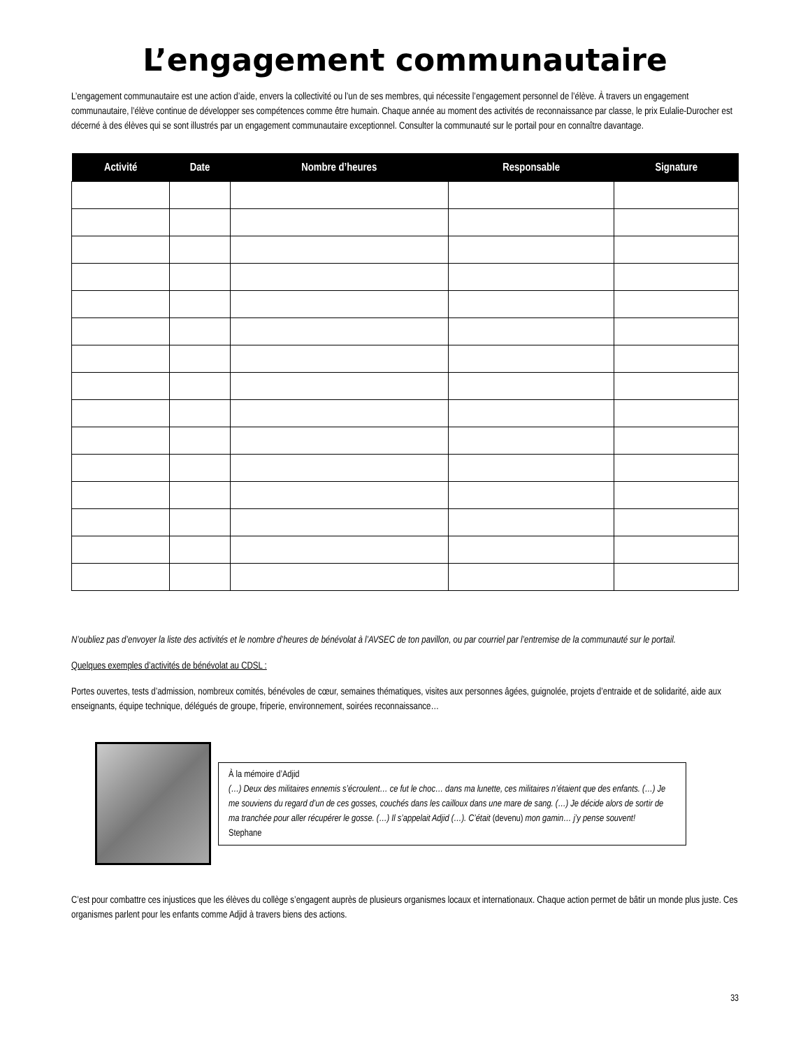L’engagement communautaire
L’engagement communautaire est une action d’aide, envers la collectivité ou l’un de ses membres, qui nécessite l’engagement personnel de l’élève. À travers un engagement communautaire, l’élève continue de développer ses compétences comme être humain. Chaque année au moment des activités de reconnaissance par classe, le prix Eulalie-Durocher est décerné à des élèves qui se sont illustrés par un engagement communautaire exceptionnel. Consulter la communauté sur le portail pour en connaître davantage.
| Activité | Date | Nombre d’heures | Responsable | Signature |
| --- | --- | --- | --- | --- |
N’oubliez pas d’envoyer la liste des activités et le nombre d’heures de bénévolat à l’AVSEC de ton pavillon, ou par courriel par l’entremise de la communauté sur le portail.
Quelques exemples d’activités de bénévolat au CDSL :
Portes ouvertes, tests d’admission, nombreux comités, bénévoles de cœur, semaines thématiques, visites aux personnes âgées, guignolée, projets d’entraide et de solidarité, aide aux enseignants, équipe technique, délégués de groupe, friperie, environnement, soirées reconnaissance…
À la mémoire d’Adjid
(…) Deux des militaires ennemis s’écroulent… ce fut le choc… dans ma lunette, ces militaires n’étaient que des enfants. (…) Je me souviens du regard d’un de ces gosses, couchés dans les cailloux dans une mare de sang. (…) Je décide alors de sortir de ma tranchée pour aller récupérer le gosse. (…) Il s’appelait Adjid (…). C’était (devenu) mon gamin… j’y pense souvent!
Stephane
C’est pour combattre ces injustices que les élèves du collège s’engagent auprès de plusieurs organismes locaux et internationaux. Chaque action permet de bâtir un monde plus juste. Ces organismes parlent pour les enfants comme Adjid à travers biens des actions.
33